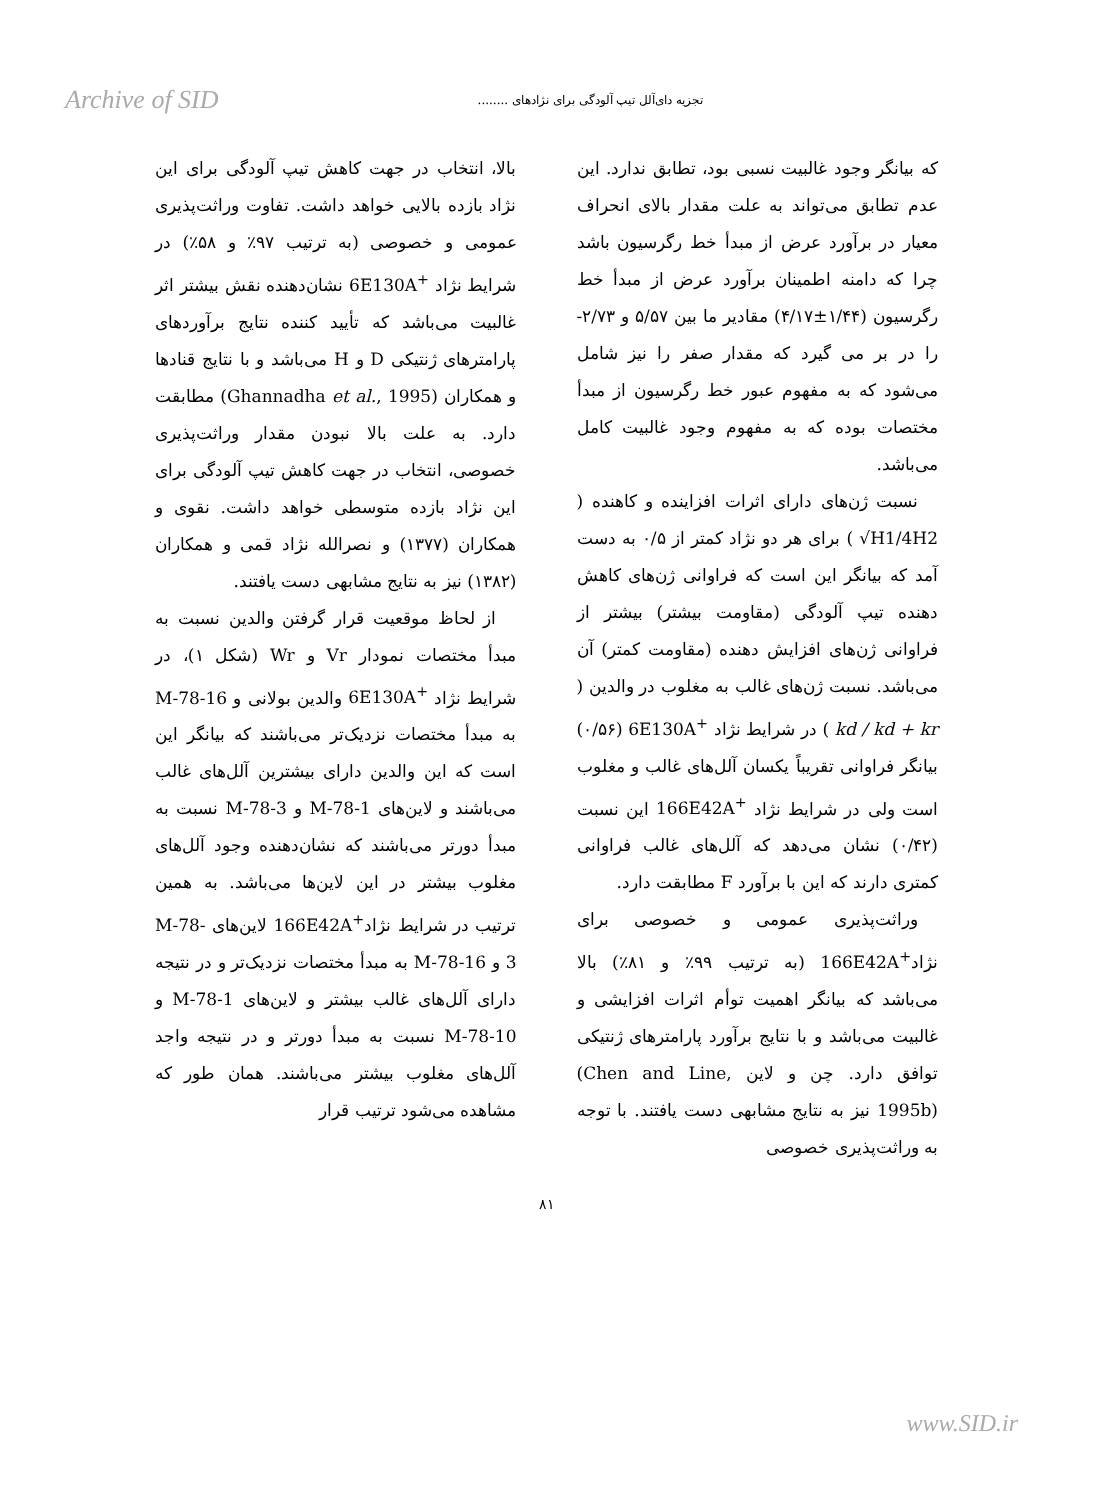Archive of SID تجزیه دای‌آلل تیپ آلودگی برای نژادهای ........
که بیانگر وجود غالبیت نسبی بود، تطابق ندارد. این عدم تطابق می‌تواند به علت مقدار بالای انحراف معیار در برآورد عرض از مبدأ خط رگرسیون باشد چرا که دامنه اطمینان برآورد عرض از مبدأ خط رگرسیون (۱/۴۴±۴/۱۷) مقادیر ما بین ۵/۵۷ و ۲/۷۳- را در بر می گیرد که مقدار صفر را نیز شامل می‌شود که به مفهوم عبور خط رگرسیون از مبدأ مختصات بوده که به مفهوم وجود غالبیت کامل می‌باشد.
نسبت ژن‌های دارای اثرات افزاینده و کاهنده ( √H1/4H2 ) برای هر دو نژاد کمتر از ۰/۵ به دست آمد که بیانگر این است که فراوانی ژن‌های کاهش دهنده تیپ آلودگی (مقاومت بیشتر) بیشتر از فراوانی ژن‌های افزایش دهنده (مقاومت کمتر) آن می‌باشد. نسبت ژن‌های غالب به مغلوب در والدین ( kd / kd + kr ) در شرایط نژاد 6E130A<sup>+</sup> (۰/۵۶) بیانگر فراوانی تقریباً یکسان آلل‌های غالب و مغلوب است ولی در شرایط نژاد 166E42A<sup>+</sup> این نسبت (۰/۴۲) نشان می‌دهد که آلل‌های غالب فراوانی کمتری دارند که این با برآورد F مطابقت دارد.
وراثت‌پذیری عمومی و خصوصی برای نژاد166E42A<sup>+</sup> (به ترتیب ۹۹٪ و ۸۱٪) بالا می‌باشد که بیانگر اهمیت توأم اثرات افزایشی و غالبیت می‌باشد و با نتایج برآورد پارامترهای ژنتیکی توافق دارد. چن و لاین (Chen and Line, 1995b) نیز به نتایج مشابهی دست یافتند. با توجه به وراثت‌پذیری خصوصی
بالا، انتخاب در جهت کاهش تیپ آلودگی برای این نژاد بازده بالایی خواهد داشت. تفاوت وراثت‌پذیری عمومی و خصوصی (به ترتیب ۹۷٪ و ۵۸٪) در شرایط نژاد 6E130A<sup>+</sup> نشان‌دهنده نقش بیشتر اثر غالبیت می‌باشد که تأیید کننده نتایج برآوردهای پارامترهای ژنتیکی D و H می‌باشد و با نتایج قنادها و همکاران (Ghannadha et al., 1995) مطابقت دارد. به علت بالا نبودن مقدار وراثت‌پذیری خصوصی، انتخاب در جهت کاهش تیپ آلودگی برای این نژاد بازده متوسطی خواهد داشت. نقوی و همکاران (۱۳۷۷) و نصرالله نژاد قمی و همکاران (۱۳۸۲) نیز به نتایج مشابهی دست یافتند.
از لحاظ موقعیت قرار گرفتن والدین نسبت به مبدأ مختصات نمودار Vr و Wr (شکل ۱)، در شرایط نژاد 6E130A<sup>+</sup> والدین بولانی و M-78-16 به مبدأ مختصات نزدیک‌تر می‌باشند که بیانگر این است که این والدین دارای بیشترین آلل‌های غالب می‌باشند و لاین‌های M-78-1 و M-78-3 نسبت به مبدأ دورتر می‌باشند که نشان‌دهنده وجود آلل‌های مغلوب بیشتر در این لاین‌ها می‌باشد. به همین ترتیب در شرایط نژاد166E42A<sup>+</sup> لاین‌های M-78-3 و M-78-16 به مبدأ مختصات نزدیک‌تر و در نتیجه دارای آلل‌های غالب بیشتر و لاین‌های M-78-1 و M-78-10 نسبت به مبدأ دورتر و در نتیجه واجد آلل‌های مغلوب بیشتر می‌باشند. همان طور که مشاهده می‌شود ترتیب قرار
۸۱
www.SID.ir